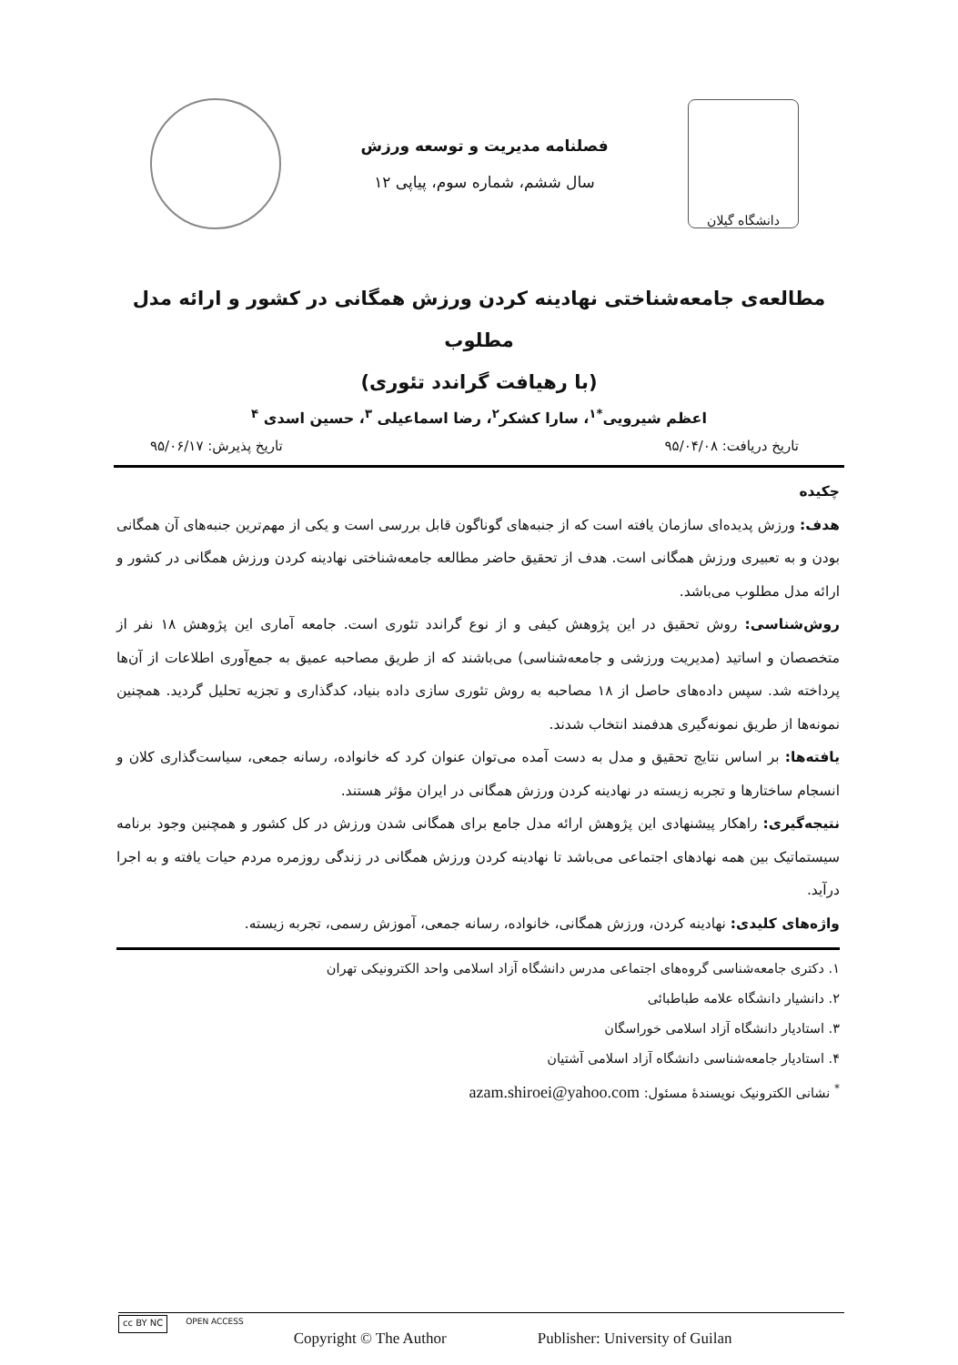دانشگاه گیلان
فصلنامه مدیریت و توسعه ورزش
سال ششم، شماره سوم، پیاپی ۱۲
مطالعه‌ی جامعه‌شناختی نهادینه کردن ورزش همگانی در کشور و ارائه مدل مطلوب
(با رهیافت گراندد تئوری)
اعظم شیرویی<sup>*۱</sup>، سارا کشکر<sup>۲</sup>، رضا اسماعیلی <sup>۳</sup>، حسین اسدی <sup>۴</sup>
تاریخ دریافت: ۹۵/۰۴/۰۸ تاریخ پذیرش: ۹۵/۰۶/۱۷
چکیده
هدف: ورزش پدیده‌ای سازمان یافته است که از جنبه‌های گوناگون قابل بررسی است و یکی از مهم‌ترین جنبه‌های آن همگانی بودن و به تعبیری ورزش همگانی است. هدف از تحقیق حاضر مطالعه جامعه‌شناختی نهادینه کردن ورزش همگانی در کشور و ارائه مدل مطلوب می‌باشد.
روش‌شناسی: روش تحقیق در این پژوهش کیفی و از نوع گراندد تئوری است. جامعه آماری این پژوهش ۱۸ نفر از متخصصان و اساتید (مدیریت ورزشی و جامعه‌شناسی) می‌باشند که از طریق مصاحبه عمیق به جمع‌آوری اطلاعات از آن‌ها پرداخته شد. سپس داده‌های حاصل از ۱۸ مصاحبه به روش تئوری سازی داده بنیاد، کدگذاری و تجزیه تحلیل گردید. همچنین نمونه‌ها از طریق نمونه‌گیری هدفمند انتخاب شدند.
یافته‌ها: بر اساس نتایج تحقیق و مدل به دست آمده می‌توان عنوان کرد که خانواده، رسانه جمعی، سیاست‌گذاری کلان و انسجام ساختارها و تجربه زیسته در نهادینه کردن ورزش همگانی در ایران مؤثر هستند.
نتیجه‌گیری: راهکار پیشنهادی این پژوهش ارائه مدل جامع برای همگانی شدن ورزش در کل کشور و همچنین وجود برنامه سیستماتیک بین همه نهادهای اجتماعی می‌باشد تا نهادینه کردن ورزش همگانی در زندگی روزمره مردم حیات یافته و به اجرا درآید.
واژه‌های کلیدی: نهادینه کردن، ورزش همگانی، خانواده، رسانه جمعی، آموزش رسمی، تجربه زیسته.
۱. دکتری جامعه‌شناسی گروه‌های اجتماعی مدرس دانشگاه آزاد اسلامی واحد الکترونیکی تهران
۲. دانشیار دانشگاه علامه طباطبائی
۳. استادیار دانشگاه آزاد اسلامی خوراسگان
۴. استادیار جامعه‌شناسی دانشگاه آزاد اسلامی آشتیان
<sup>*</sup> نشانی الکترونیک نویسندهٔ مسئول: azam.shiroei@yahoo.com
cc BY NC OPEN ACCESS Copyright © The Author Publisher: University of Guilan